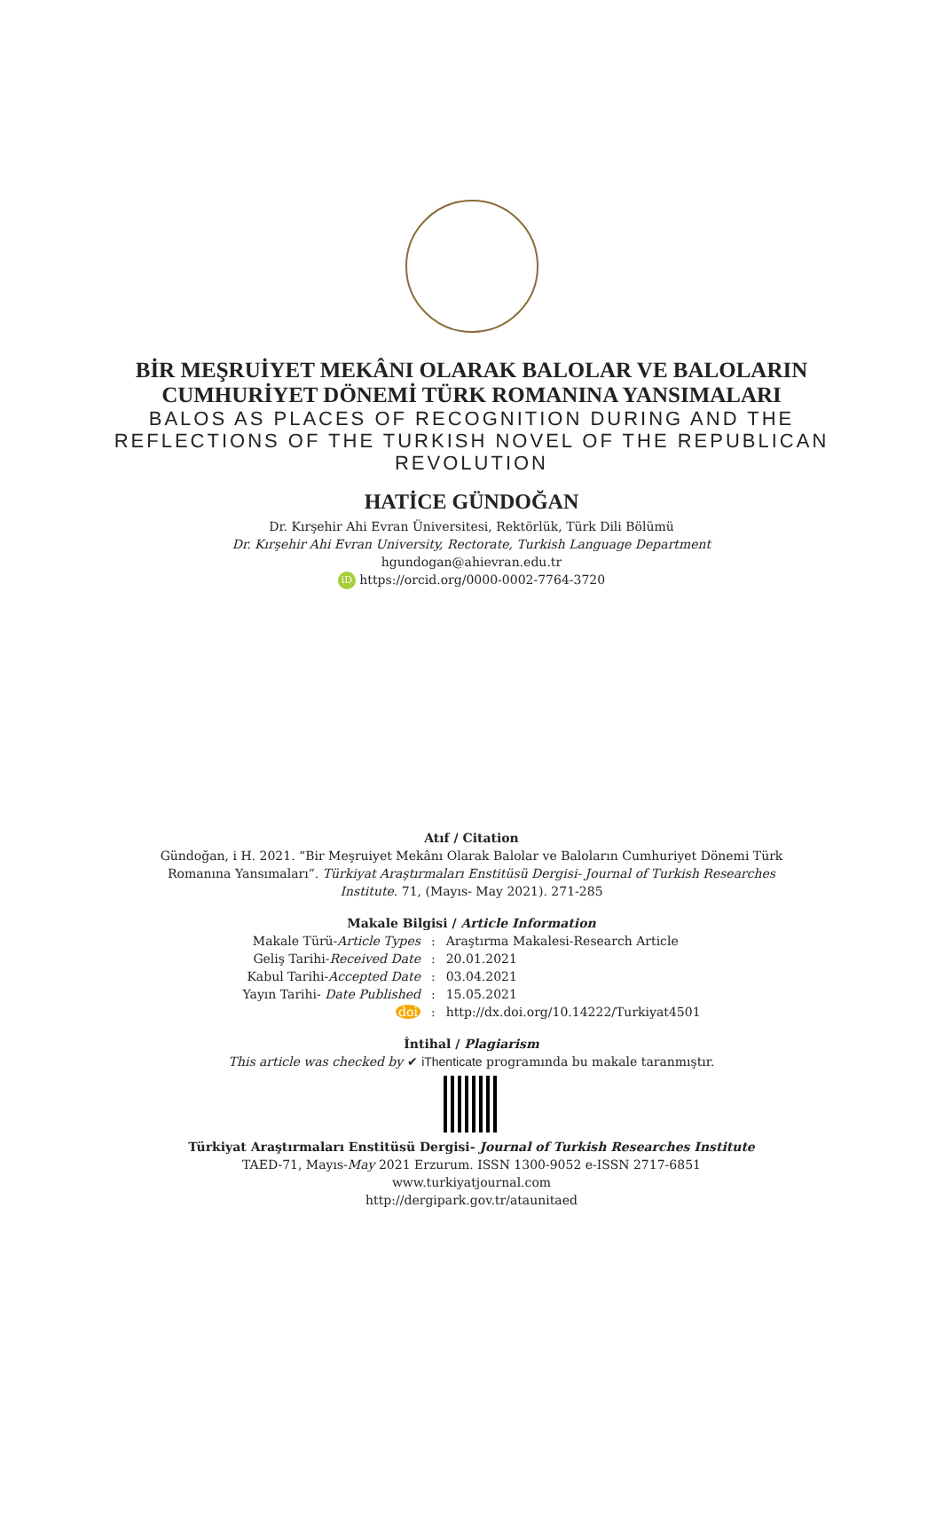BİR MEŞRUİYET MEKÂNI OLARAK BALOLAR VE BALOLARIN
CUMHURİYET DÖNEMİ TÜRK ROMANINA YANSIMALARI
BALOS AS PLACES OF RECOGNITION DURING AND THE
REFLECTIONS OF THE TURKISH NOVEL OF THE REPUBLICAN
REVOLUTION
HATİCE GÜNDOĞAN
Dr. Kırşehir Ahi Evran Üniversitesi, Rektörlük, Türk Dili Bölümü
Dr. Kırşehir Ahi Evran University, Rectorate, Turkish Language Department
hgundogan@ahievran.edu.tr
iD https://orcid.org/0000-0002-7764-3720
Atıf / Citation
Gündoğan, i H. 2021. “Bir Meşruiyet Mekânı Olarak Balolar ve Baloların Cumhuriyet Dönemi Türk
Romanına Yansımaları”. Türkiyat Araştırmaları Enstitüsü Dergisi- Journal of Turkish Researches
Institute. 71, (Mayıs- May 2021). 271-285
Makale Bilgisi / Article Information
| Makale Türü- Article Types | : | Araştırma Makalesi-Research Article |
| Geliş Tarihi- Received Date | : | 20.01.2021 |
| Kabul Tarihi- Accepted Date | : | 03.04.2021 |
| Yayın Tarihi- Date Published | : | 15.05.2021 |
| doi | : | http://dx.doi.org/10.14222/Turkiyat4501 |
İntihal / Plagiarism
This article was checked by ✔ iThenticate programında bu makale taranmıştır.
Türkiyat Araştırmaları Enstitüsü Dergisi- Journal of Turkish Researches Institute
TAED-71, Mayıs-May 2021 Erzurum. ISSN 1300-9052 e-ISSN 2717-6851
www.turkiyatjournal.com
http://dergipark.gov.tr/ataunitaed